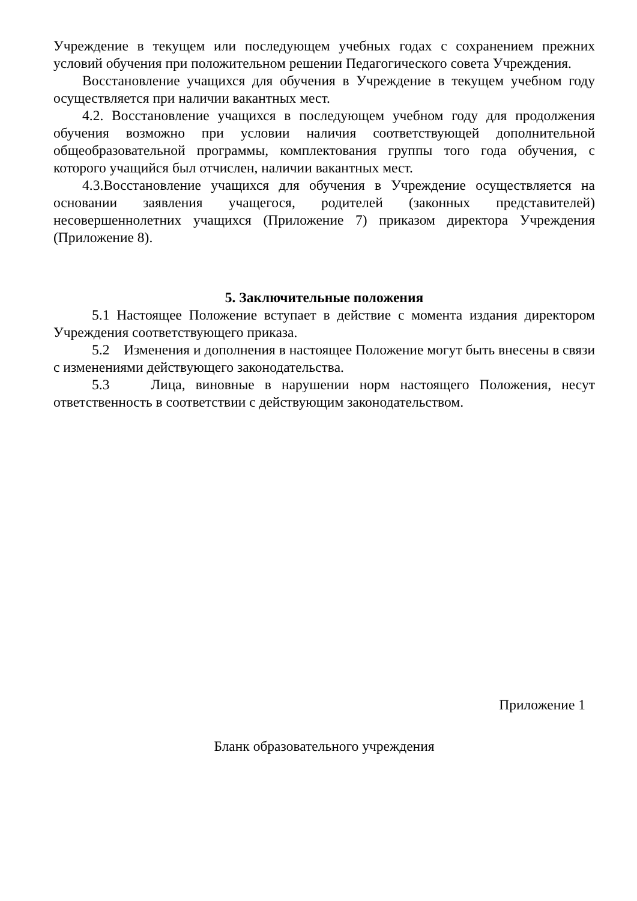Учреждение в текущем или последующем учебных годах с сохранением прежних условий обучения при положительном решении Педагогического совета Учреждения.
Восстановление учащихся для обучения в Учреждение в текущем учебном году осуществляется при наличии вакантных мест.
4.2. Восстановление учащихся в последующем учебном году для продолжения обучения возможно при условии наличия соответствующей дополнительной общеобразовательной программы, комплектования группы того года обучения, с которого учащийся был отчислен, наличии вакантных мест.
4.3.Восстановление учащихся для обучения в Учреждение осуществляется на основании заявления учащегося, родителей (законных представителей) несовершеннолетних учащихся (Приложение 7) приказом директора Учреждения (Приложение 8).
5. Заключительные положения
5.1 Настоящее Положение вступает в действие с момента издания директором Учреждения соответствующего приказа.
5.2 Изменения и дополнения в настоящее Положение могут быть внесены в связи с изменениями действующего законодательства.
5.3 Лица, виновные в нарушении норм настоящего Положения, несут ответственность в соответствии с действующим законодательством.
Приложение 1
Бланк образовательного учреждения